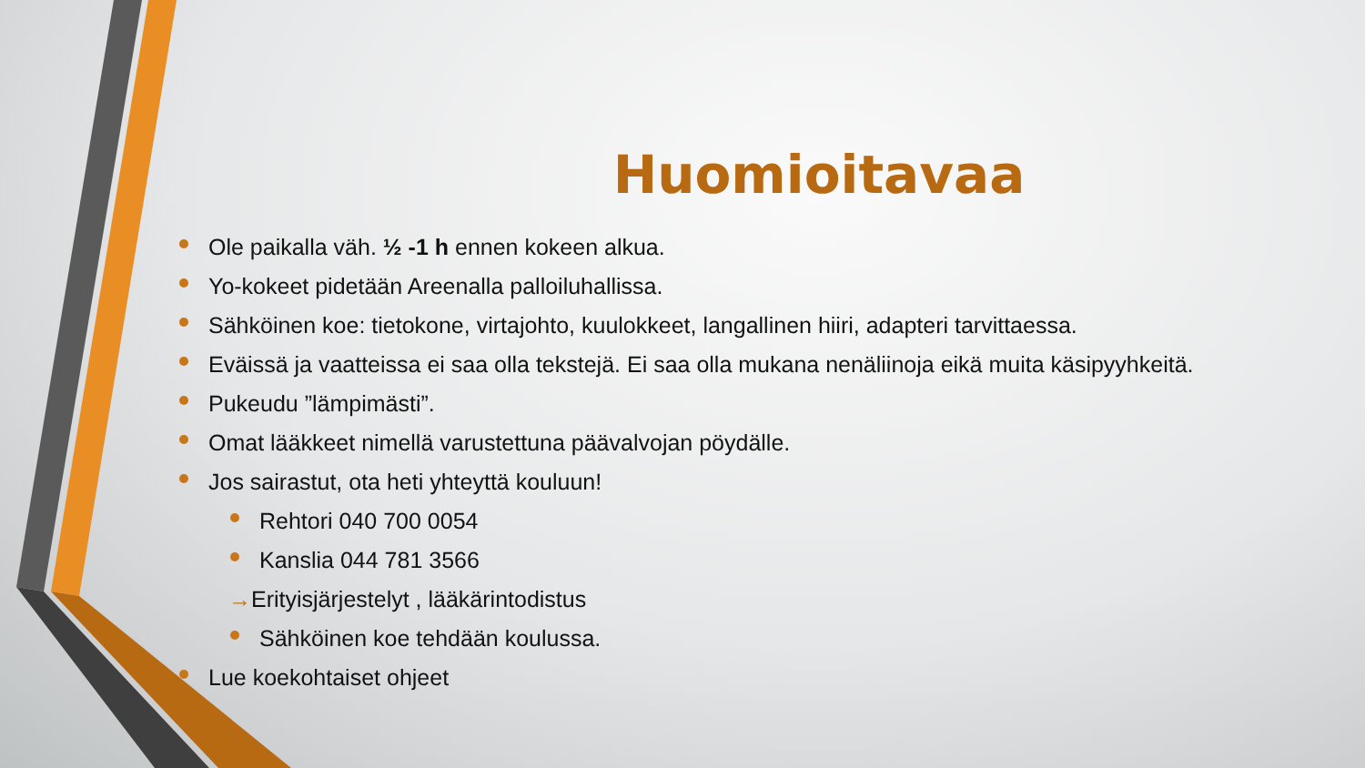Huomioitavaa
Ole paikalla väh. ½ -1 h ennen kokeen alkua.
Yo-kokeet pidetään Areenalla palloiluhallissa.
Sähköinen koe: tietokone, virtajohto, kuulokkeet, langallinen hiiri, adapteri tarvittaessa.
Eväissä ja vaatteissa ei saa olla tekstejä. Ei saa olla mukana nenäliinoja eikä muita käsipyyhkeitä.
Pukeudu ”lämpimästi”.
Omat lääkkeet nimellä varustettuna päävalvojan pöydälle.
Jos sairastut, ota heti yhteyttä kouluun!
Rehtori 040 700 0054
Kanslia 044 781 3566
→Erityisjärjestelyt , lääkärintodistus
Sähköinen koe tehdään koulussa.
Lue koekohtaiset ohjeet